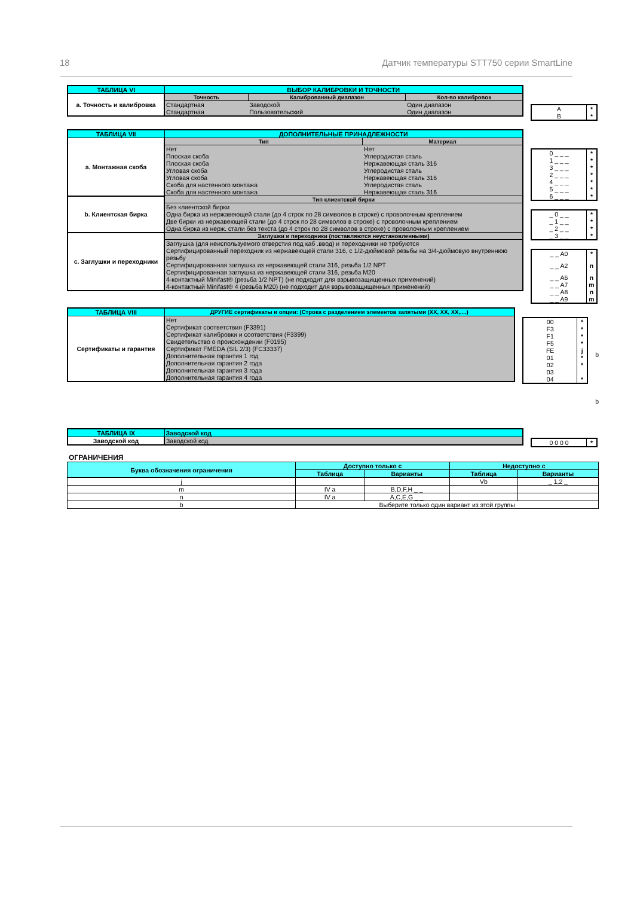18 Датчик температуры STT750 серии SmartLine
| ТАБЛИЦА VI | ВЫБОР КАЛИБРОВКИ И ТОЧНОСТИ | | |
| a. Точность и калибровка | Точность | Калиброванный диапазон | Кол-во калибровок |
| | Стандартная | Заводской | Один диапазон |
| | Стандартная | Пользовательский | Один диапазон |
| A | * |
| B | * |
| ТАБЛИЦА VII | ДОПОЛНИТЕЛЬНЫЕ ПРИНАДЛЕЖНОСТИ | |
| a. Монтажная скоба | Тип | Материал |
| | Нет | Нет |
| | Плоская скоба | Углеродистая сталь |
| | Плоская скоба | Нержавеющая сталь 316 |
| | Угловая скоба | Углеродистая сталь |
| | Угловая скоба | Нержавеющая сталь 316 |
| | Скоба для настенного монтажа | Углеродистая сталь |
| | Скоба для настенного монтажа | Нержавеющая сталь 316 |
| b. Клиентская бирка | Тип клиентской бирки | |
| | Без клиентской бирки | |
| | Одна бирка из нержавеющей стали (до 4 строк по 28 символов в строке) с проволочным креплением | |
| | Две бирки из нержавеющей стали (до 4 строк по 28 символов в строке) с проволочным креплением | |
| | Одна бирка из нерж. стали без текста (до 4 строк по 28 символов в строке) с проволочным креплением | |
| c. Заглушки и переходники | Заглушки и переходники (поставляются неустановленными) | |
| | Заглушка (для неиспользуемого отверстия под каб .ввод) и переходники не требуются | |
| | Сертифицированный переходник из нержавеющей стали 316, с 1/2-дюймовой резьбы на 3/4-дюймовую внутреннюю резьбу | |
| | Сертифицированная заглушка из нержавеющей стали 316, резьба 1/2 NPT | |
| | Сертифицированная заглушка из нержавеющей стали 316, резьба M20 | |
| | 4-контактный Minifast® (резьба 1/2 NPT) (не подходит для взрывозащищенных применений) | |
| | 4-контактный Minifast® 4 (резьба M20) (не подходит для взрывозащищенных применений) | |
| 0 _ _ _ | * |
| 1 _ _ _ | * |
| 3 _ _ _ | * |
| 2 _ _ _ | * |
| 4 _ _ _ | * |
| 5 _ _ _ | * |
| 6 _ _ _ | * |
| _ 0 _ _ | * |
| _ 1 _ _ | * |
| _ 2 _ _ | * |
| _ 3 _ _ | * |
| _ _ A0 | * |
| _ _ A2 | n |
| _ _ A6 | n |
| _ _ A7 | m |
| _ _ A8 | n |
| _ _ A9 | m |
| ТАБЛИЦА VIII | ДРУГИЕ сертификаты и опции: (Строка с разделением элементов запятыми (XX, XX, XX,....) |
| Сертификаты и гарантия | Нет |
| | Сертификат соответствия (F3391) |
| | Сертификат калибровки и соответствия (F3399) |
| | Свидетельство о происхождении (F0195) |
| | Сертификат FMEDA (SIL 2/3) (FC33337) |
| | Дополнительная гарантия 1 год |
| | Дополнительная гарантия 2 года |
| | Дополнительная гарантия 3 года |
| | Дополнительная гарантия 4 года |
| 00 | * |
| F3 | * |
| F1 | * |
| F5 | * |
| FE | j |
| 01 | * |
| 02 | * |
| 03 | |
| 04 | * |
b
b
| ТАБЛИЦА IX | Заводской код |
| Заводской код | Заводской код |
| 0 0 0 0 | * |
ОГРАНИЧЕНИЯ
| Буква обозначения ограничения | Доступно только с | | Недоступно с | |
| --- | --- | --- | --- | --- |
| | Таблица | Варианты | Таблица | Варианты |
| j | | | Vb | _ 1,2 _ |
| m | IV a | B,D,F,H _ _ | | |
| n | IV a | A,C,E,G _ _ | | |
| b | Выберите только один вариант из этой группы | | | |